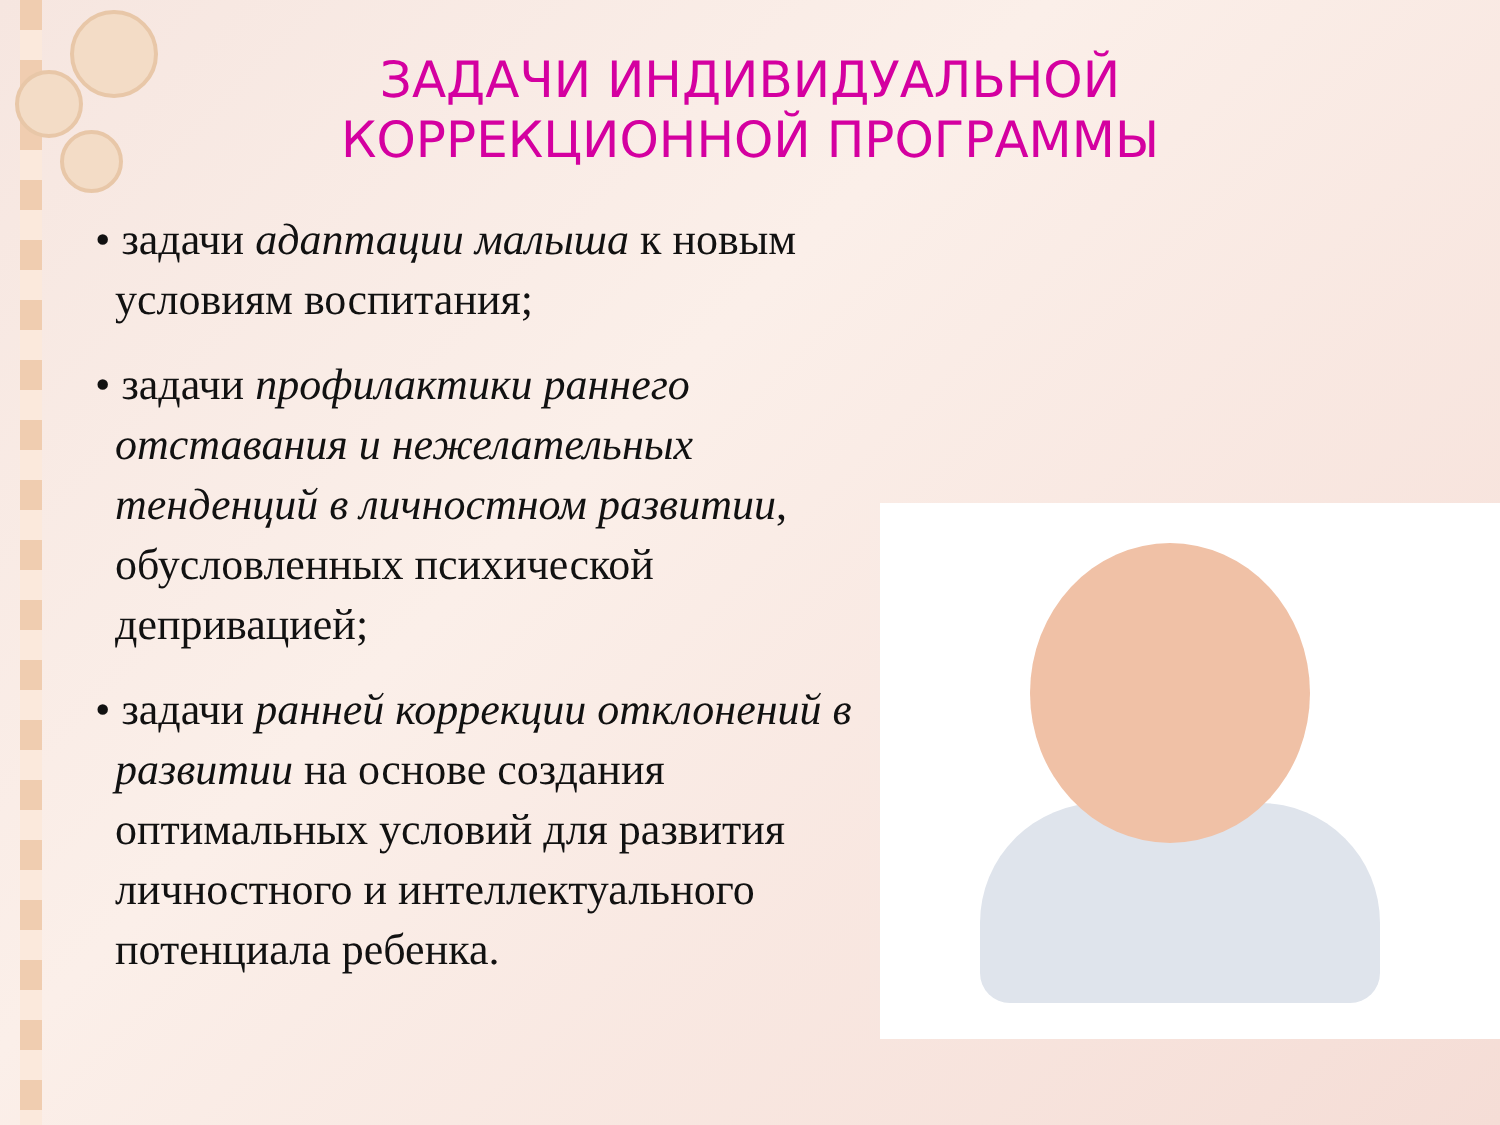ЗАДАЧИ ИНДИВИДУАЛЬНОЙ КОРРЕКЦИОННОЙ ПРОГРАММЫ
• задачи адаптации малыша к новым условиям воспитания;
• задачи профилактики раннего отставания и нежелательных тенденций в личностном развитии, обусловленных психической депривацией;
• задачи ранней коррекции отклонений в развитии на основе создания оптимальных условий для развития личностного и интеллектуального потенциала ребенка.